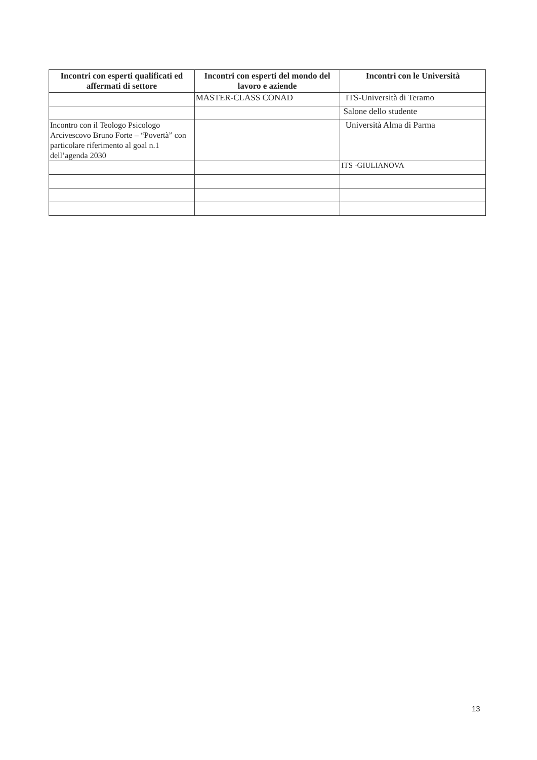| Incontri con esperti qualificati ed affermati di settore | Incontri con esperti del mondo del lavoro e aziende | Incontri con le Università |
| --- | --- | --- |
| | MASTER-CLASS CONAD | ITS-Università di Teramo |
| | | Salone dello studente |
| Incontro con il Teologo Psicologo Arcivescovo Bruno Forte – “Povertà” con particolare riferimento al goal n.1 dell’agenda 2030 | | Università Alma di Parma |
| | | ITS -GIULIANOVA |
13